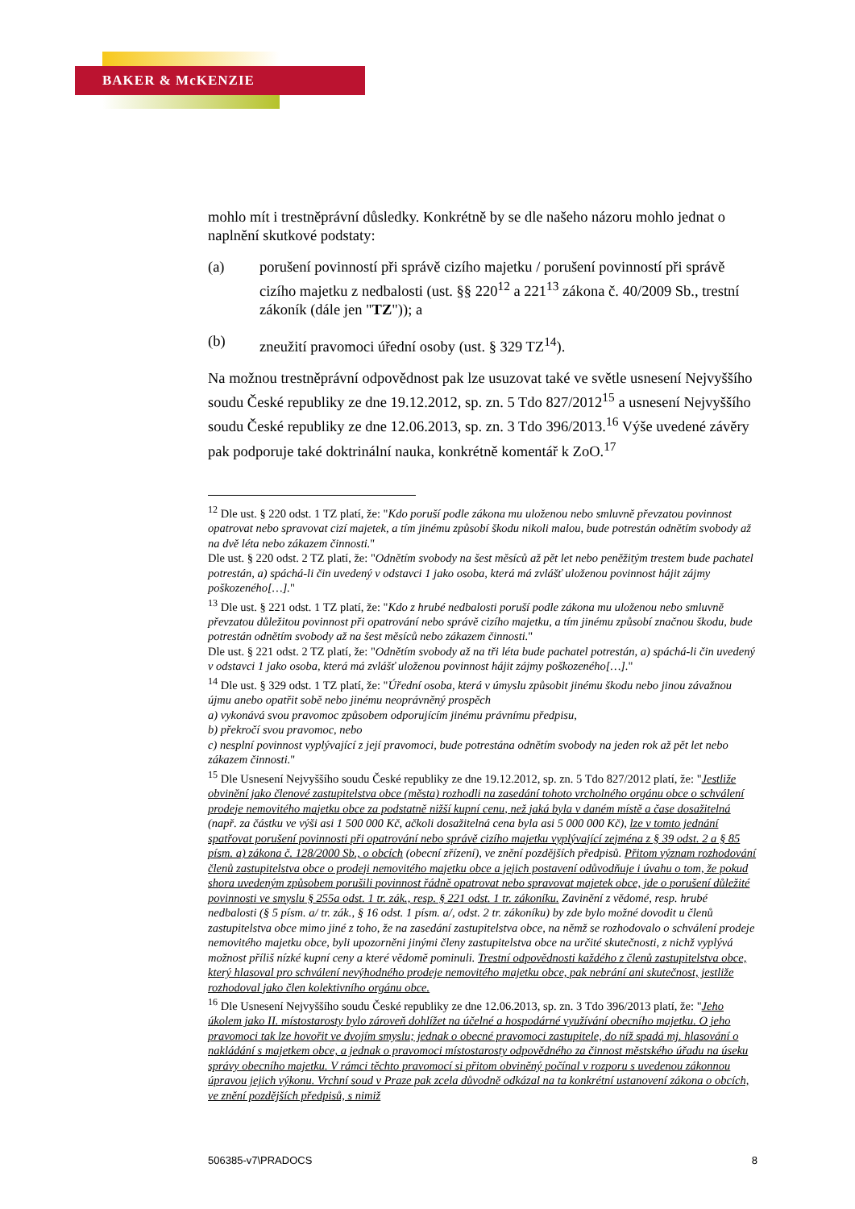BAKER & McKENZIE
mohlo mít i trestněprávní důsledky. Konkrétně by se dle našeho názoru mohlo jednat o naplnění skutkové podstaty:
(a) porušení povinností při správě cizího majetku / porušení povinností při správě cizího majetku z nedbalosti (ust. §§ 220<sup>12</sup> a 221<sup>13</sup> zákona č. 40/2009 Sb., trestní zákoník (dále jen "TZ")); a
(b) zneužití pravomoci úřední osoby (ust. § 329 TZ<sup>14</sup>).
Na možnou trestněprávní odpovědnost pak lze usuzovat také ve světle usnesení Nejvyššího soudu České republiky ze dne 19.12.2012, sp. zn. 5 Tdo 827/2012<sup>15</sup> a usnesení Nejvyššího soudu České republiky ze dne 12.06.2013, sp. zn. 3 Tdo 396/2013.<sup>16</sup> Výše uvedené závěry pak podporuje také doktrinální nauka, konkrétně komentář k ZoO.<sup>17</sup>
<sup>12</sup> Dle ust. § 220 odst. 1 TZ platí, že: "Kdo poruší podle zákona mu uloženou nebo smluvně převzatou povinnost opatrovat nebo spravovat cizí majetek, a tím jinému způsobí škodu nikoli malou, bude potrestán odnětím svobody až na dvě léta nebo zákazem činnosti."
Dle ust. § 220 odst. 2 TZ platí, že: "Odnětím svobody na šest měsíců až pět let nebo peněžitým trestem bude pachatel potrestán, a) spáchá-li čin uvedený v odstavci 1 jako osoba, která má zvlášť uloženou povinnost hájit zájmy poškozeného[…]."
<sup>13</sup> Dle ust. § 221 odst. 1 TZ platí, že: "Kdo z hrubé nedbalosti poruší podle zákona mu uloženou nebo smluvně převzatou důležitou povinnost při opatrování nebo správě cizího majetku, a tím jinému způsobí značnou škodu, bude potrestán odnětím svobody až na šest měsíců nebo zákazem činnosti."
Dle ust. § 221 odst. 2 TZ platí, že: "Odnětím svobody až na tři léta bude pachatel potrestán, a) spáchá-li čin uvedený v odstavci 1 jako osoba, která má zvlášť uloženou povinnost hájit zájmy poškozeného[…]."
<sup>14</sup> Dle ust. § 329 odst. 1 TZ platí, že: "Úřední osoba, která v úmyslu způsobit jinému škodu nebo jinou závažnou újmu anebo opatřit sobě nebo jinému neoprávněný prospěch
a) vykonává svou pravomoc způsobem odporujícím jinému právnímu předpisu,
b) překročí svou pravomoc, nebo
c) nesplní povinnost vyplývající z její pravomoci, bude potrestána odnětím svobody na jeden rok až pět let nebo zákazem činnosti."
<sup>15</sup> Dle Usnesení Nejvyššího soudu České republiky ze dne 19.12.2012, sp. zn. 5 Tdo 827/2012 platí, že: "Jestliže obvinění jako členové zastupitelstva obce (města) rozhodli na zasedání tohoto vrcholného orgánu obce o schválení prodeje nemovitého majetku obce za podstatně nižší kupní cenu, než jaká byla v daném místě a čase dosažitelná (např. za částku ve výši asi 1 500 000 Kč, ačkoli dosažitelná cena byla asi 5 000 000 Kč), lze v tomto jednání spatřovat porušení povinnosti při opatrování nebo správě cizího majetku vyplývající zejména z § 39 odst. 2 a § 85 písm. a) zákona č. 128/2000 Sb., o obcích (obecní zřízení), ve znění pozdějších předpisů. Přitom význam rozhodování členů zastupitelstva obce o prodeji nemovitého majetku obce a jejich postavení odůvodňuje i úvahu o tom, že pokud shora uvedeným způsobem porušili povinnost řádně opatrovat nebo spravovat majetek obce, jde o porušení důležité povinnosti ve smyslu § 255a odst. 1 tr. zák., resp. § 221 odst. 1 tr. zákoníku. Zavinění z vědomé, resp. hrubé nedbalosti (§ 5 písm. a/ tr. zák., § 16 odst. 1 písm. a/, odst. 2 tr. zákoníku) by zde bylo možné dovodit u členů zastupitelstva obce mimo jiné z toho, že na zasedání zastupitelstva obce, na němž se rozhodovalo o schválení prodeje nemovitého majetku obce, byli upozorněni jinými členy zastupitelstva obce na určité skutečnosti, z nichž vyplývá možnost příliš nízké kupní ceny a které vědomě pominuli. Trestní odpovědnosti každého z členů zastupitelstva obce, který hlasoval pro schválení nevýhodného prodeje nemovitého majetku obce, pak nebrání ani skutečnost, jestliže rozhodoval jako člen kolektivního orgánu obce.
<sup>16</sup> Dle Usnesení Nejvyššího soudu České republiky ze dne 12.06.2013, sp. zn. 3 Tdo 396/2013 platí, že: "Jeho úkolem jako II. místostarosty bylo zároveň dohlížet na účelné a hospodárné využívání obecního majetku. O jeho pravomoci tak lze hovořit ve dvojím smyslu; jednak o obecné pravomoci zastupitele, do níž spadá mj. hlasování o nakládání s majetkem obce, a jednak o pravomoci místostarosty odpovědného za činnost městského úřadu na úseku správy obecního majetku. V rámci těchto pravomocí si přitom obviněný počínal v rozporu s uvedenou zákonnou úpravou jejich výkonu. Vrchní soud v Praze pak zcela důvodně odkázal na ta konkrétní ustanovení zákona o obcích, ve znění pozdějších předpisů, s nimiž
506385-v7\PRADOCS 8